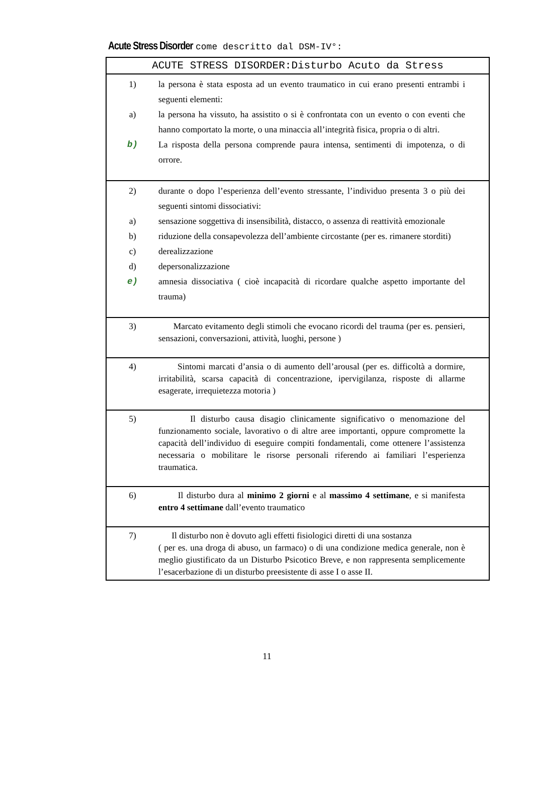Acute Stress Disorder come descritto dal DSM-IV°:
| ACUTE STRESS DISORDER:Disturbo Acuto da Stress |
| --- |
| 1) la persona è stata esposta ad un evento traumatico in cui erano presenti entrambi i seguenti elementi: a) la persona ha vissuto, ha assistito o si è confrontata con un evento o con eventi che hanno comportato la morte, o una minaccia all’integrità fisica, propria o di altri. b) La risposta della persona comprende paura intensa, sentimenti di impotenza, o di orrore. |
| 2) durante o dopo l’esperienza dell’evento stressante, l’individuo presenta 3 o più dei seguenti sintomi dissociativi: a) sensazione soggettiva di insensibilità, distacco, o assenza di reattività emozionale b) riduzione della consapevolezza dell’ambiente circostante (per es. rimanere storditi) c) derealizzazione d) depersonalizzazione e) amnesia dissociativa ( cioè incapacità di ricordare qualche aspetto importante del trauma) |
| 3) Marcato evitamento degli stimoli che evocano ricordi del trauma (per es. pensieri, sensazioni, conversazioni, attività, luoghi, persone ) |
| 4) Sintomi marcati d’ansia o di aumento dell’arousal (per es. difficoltà a dormire, irritabilità, scarsa capacità di concentrazione, ipervigilanza, risposte di allarme esagerate, irrequietezza motoria ) |
| 5) Il disturbo causa disagio clinicamente significativo o menomazione del funzionamento sociale, lavorativo o di altre aree importanti, oppure compromette la capacità dell’individuo di eseguire compiti fondamentali, come ottenere l’assistenza necessaria o mobilitare le risorse personali riferendo ai familiari l’esperienza traumatica. |
| 6) Il disturbo dura al minimo 2 giorni e al massimo 4 settimane , e si manifesta entro 4 settimane dall’evento traumatico |
| 7) Il disturbo non è dovuto agli effetti fisiologici diretti di una sostanza ( per es. una droga di abuso, un farmaco) o di una condizione medica generale, non è meglio giustificato da un Disturbo Psicotico Breve, e non rappresenta semplicemente l’esacerbazione di un disturbo preesistente di asse I o asse II. |
11